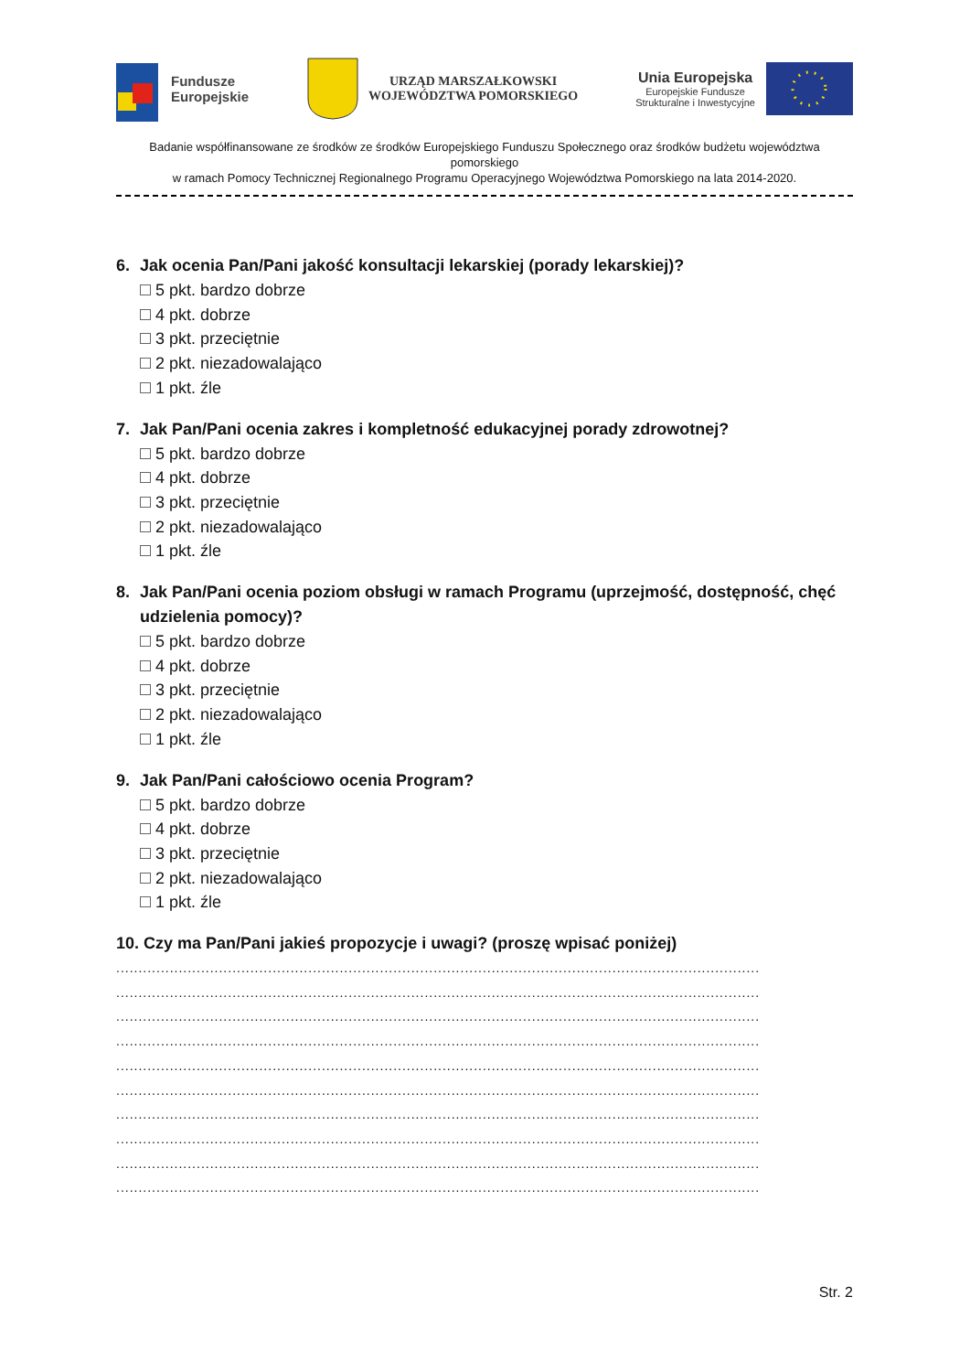Fundusze
Europejskie
URZĄD MARSZAŁKOWSKI
WOJEWÓDZTWA POMORSKIEGO
Unia Europejska
Europejskie Fundusze
Strukturalne i Inwestycyjne
Badanie współfinansowane ze środków ze środków Europejskiego Funduszu Społecznego oraz środków budżetu województwa pomorskiego
w ramach Pomocy Technicznej Regionalnego Programu Operacyjnego Województwa Pomorskiego na lata 2014-2020.
6. Jak ocenia Pan/Pani jakość konsultacji lekarskiej (porady lekarskiej)?
5 pkt. bardzo dobrze
4 pkt. dobrze
3 pkt. przeciętnie
2 pkt. niezadowalająco
1 pkt. źle
7. Jak Pan/Pani ocenia zakres i kompletność edukacyjnej porady zdrowotnej?
5 pkt. bardzo dobrze
4 pkt. dobrze
3 pkt. przeciętnie
2 pkt. niezadowalająco
1 pkt. źle
8. Jak Pan/Pani ocenia poziom obsługi w ramach Programu (uprzejmość, dostępność, chęć udzielenia pomocy)?
5 pkt. bardzo dobrze
4 pkt. dobrze
3 pkt. przeciętnie
2 pkt. niezadowalająco
1 pkt. źle
9. Jak Pan/Pani całościowo ocenia Program?
5 pkt. bardzo dobrze
4 pkt. dobrze
3 pkt. przeciętnie
2 pkt. niezadowalająco
1 pkt. źle
10. Czy ma Pan/Pani jakieś propozycje i uwagi? (proszę wpisać poniżej)
................................................................................................................................................
................................................................................................................................................
................................................................................................................................................
................................................................................................................................................
................................................................................................................................................
................................................................................................................................................
................................................................................................................................................
................................................................................................................................................
................................................................................................................................................
................................................................................................................................................
Str. 2